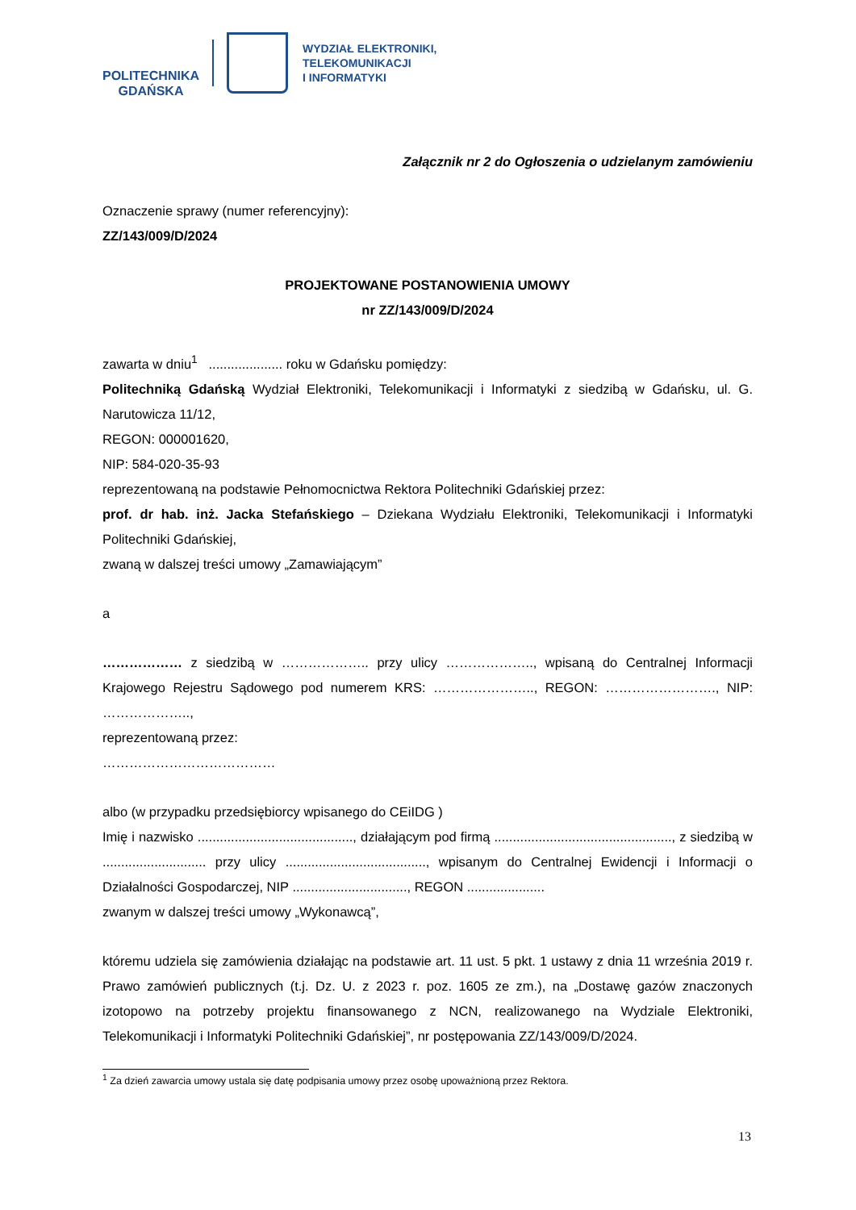POLITECHNIKA
GDAŃSKA
WYDZIAŁ ELEKTRONIKI,
TELEKOMUNIKACJI
I INFORMATYKI
Załącznik nr 2 do Ogłoszenia o udzielanym zamówieniu
Oznaczenie sprawy (numer referencyjny):
ZZ/143/009/D/2024
PROJEKTOWANE POSTANOWIENIA UMOWY
nr ZZ/143/009/D/2024
zawarta w dniu<sup>1</sup> .................... roku w Gdańsku pomiędzy:
Politechniką Gdańską Wydział Elektroniki, Telekomunikacji i Informatyki z siedzibą w Gdańsku, ul. G. Narutowicza 11/12,
REGON: 000001620,
NIP: 584-020-35-93
reprezentowaną na podstawie Pełnomocnictwa Rektora Politechniki Gdańskiej przez:
prof. dr hab. inż. Jacka Stefańskiego – Dziekana Wydziału Elektroniki, Telekomunikacji i Informatyki Politechniki Gdańskiej,
zwaną w dalszej treści umowy „Zamawiającym”
a
……………… z siedzibą w ……………….. przy ulicy ……………….., wpisaną do Centralnej Informacji Krajowego Rejestru Sądowego pod numerem KRS: ………………….., REGON: ……………………., NIP: ………………..,
reprezentowaną przez:
…………………………………
albo (w przypadku przedsiębiorcy wpisanego do CEiIDG )
Imię i nazwisko .........................................., działającym pod firmą ................................................, z siedzibą w ............................ przy ulicy ......................................, wpisanym do Centralnej Ewidencji i Informacji o Działalności Gospodarczej, NIP ..............................., REGON .....................
zwanym w dalszej treści umowy „Wykonawcą”,
któremu udziela się zamówienia działając na podstawie art. 11 ust. 5 pkt. 1 ustawy z dnia 11 września 2019 r. Prawo zamówień publicznych (t.j. Dz. U. z 2023 r. poz. 1605 ze zm.), na „Dostawę gazów znaczonych izotopowo na potrzeby projektu finansowanego z NCN, realizowanego na Wydziale Elektroniki, Telekomunikacji i Informatyki Politechniki Gdańskiej”, nr postępowania ZZ/143/009/D/2024.
<sup>1</sup> Za dzień zawarcia umowy ustala się datę podpisania umowy przez osobę upoważnioną przez Rektora.
13